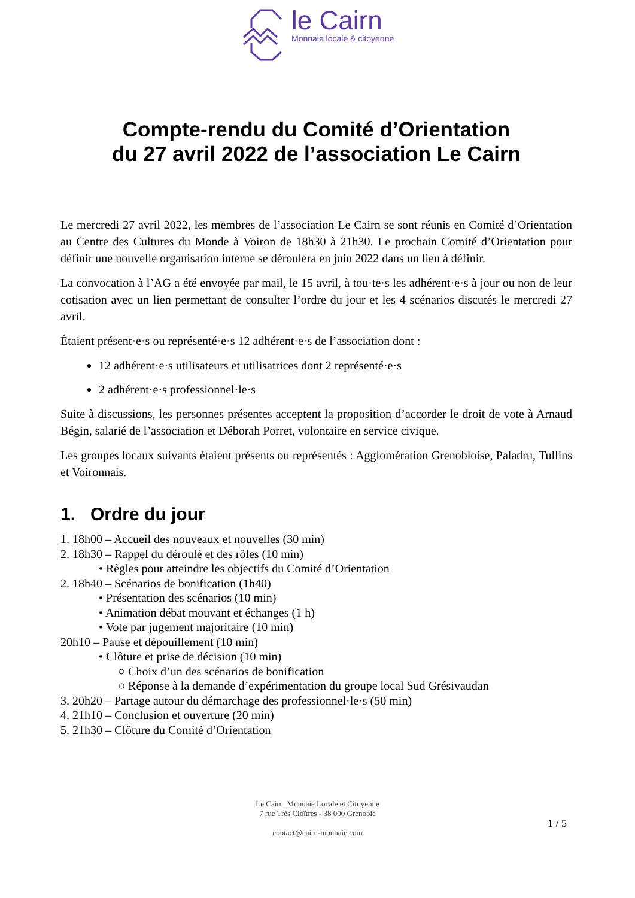le Cairn
Monnaie locale & citoyenne
Compte-rendu du Comité d’Orientation
du 27 avril 2022 de l’association Le Cairn
Le mercredi 27 avril 2022, les membres de l’association Le Cairn se sont réunis en Comité d’Orientation au Centre des Cultures du Monde à Voiron de 18h30 à 21h30. Le prochain Comité d’Orientation pour définir une nouvelle organisation interne se déroulera en juin 2022 dans un lieu à définir.
La convocation à l’AG a été envoyée par mail, le 15 avril, à tou·te·s les adhérent·e·s à jour ou non de leur cotisation avec un lien permettant de consulter l’ordre du jour et les 4 scénarios discutés le mercredi 27 avril.
Étaient présent·e·s ou représenté·e·s 12 adhérent·e·s de l’association dont :
12 adhérent·e·s utilisateurs et utilisatrices dont 2 représenté·e·s
2 adhérent·e·s professionnel·le·s
Suite à discussions, les personnes présentes acceptent la proposition d’accorder le droit de vote à Arnaud Bégin, salarié de l’association et Déborah Porret, volontaire en service civique.
Les groupes locaux suivants étaient présents ou représentés : Agglomération Grenobloise, Paladru, Tullins et Voironnais.
1. Ordre du jour
1. 18h00 – Accueil des nouveaux et nouvelles (30 min)
2. 18h30 – Rappel du déroulé et des rôles (10 min)
• Règles pour atteindre les objectifs du Comité d’Orientation
2. 18h40 – Scénarios de bonification (1h40)
• Présentation des scénarios (10 min)
• Animation débat mouvant et échanges (1 h)
• Vote par jugement majoritaire (10 min)
20h10 – Pause et dépouillement (10 min)
• Clôture et prise de décision (10 min)
○ Choix d’un des scénarios de bonification
○ Réponse à la demande d’expérimentation du groupe local Sud Grésivaudan
3. 20h20 – Partage autour du démarchage des professionnel·le·s (50 min)
4. 21h10 – Conclusion et ouverture (20 min)
5. 21h30 – Clôture du Comité d’Orientation
Le Cairn, Monnaie Locale et Citoyenne
7 rue Très Cloîtres - 38 000 Grenoble
contact@cairn-monnaie.com
1 / 5